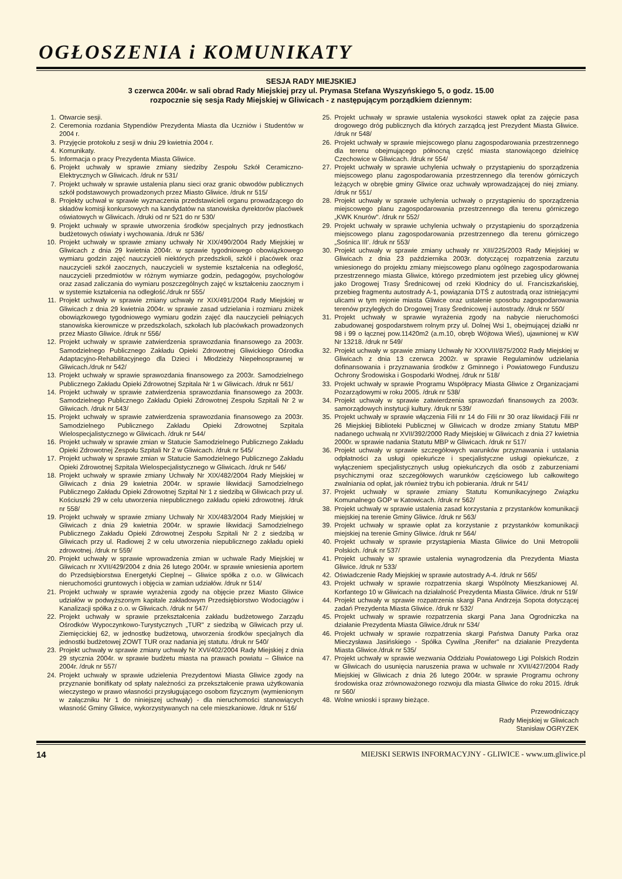OGŁOSZENIA i KOMUNIKATY
SESJA RADY MIEJSKIEJ
3 czerwca 2004r. w sali obrad Rady Miejskiej przy ul. Prymasa Stefana Wyszyńskiego 5, o godz. 15.00
rozpocznie się sesja Rady Miejskiej w Gliwicach - z następującym porządkiem dziennym:
1. Otwarcie sesji.
2. Ceremonia rozdania Stypendiów Prezydenta Miasta dla Uczniów i Studentów w 2004 r.
3. Przyjęcie protokołu z sesji w dniu 29 kwietnia 2004 r.
4. Komunikaty.
5. Informacja o pracy Prezydenta Miasta Gliwice.
6. Projekt uchwały w sprawie zmiany siedziby Zespołu Szkół Ceramiczno-Elektrycznych w Gliwicach. /druk nr 531/
7. Projekt uchwały w sprawie ustalenia planu sieci oraz granic obwodów publicznych szkół podstawowych prowadzonych przez Miasto Gliwice. /druk nr 515/
8. Projekty uchwał w sprawie wyznaczenia przedstawicieli organu prowadzącego do składów komisji konkursowych na kandydatów na stanowiska dyrektorów placówek oświatowych w Gliwicach. /druki od nr 521 do nr 530/
9. Projekt uchwały w sprawie utworzenia środków specjalnych przy jednostkach budżetowych oświaty i wychowania. /druk nr 536/
10. Projekt uchwały w sprawie zmiany uchwały Nr XIX/490/2004 Rady Miejskiej w Gliwicach z dnia 29 kwietnia 2004r. w sprawie tygodniowego obowiązkowego wymiaru godzin zajęć nauczycieli niektórych przedszkoli, szkół i placówek oraz nauczycieli szkół zaocznych, nauczycieli w systemie kształcenia na odległość, nauczycieli przedmiotów w różnym wymiarze godzin, pedagogów, psychologów oraz zasad zaliczania do wymiaru poszczególnych zajęć w kształceniu zaocznym i w systemie kształcenia na odległość./druk nr 555/
11. Projekt uchwały w sprawie zmiany uchwały nr XIX/491/2004 Rady Miejskiej w Gliwicach z dnia 29 kwietnia 2004r. w sprawie zasad udzielania i rozmiaru zniżek obowiązkowego tygodniowego wymiaru godzin zajęć dla nauczycieli pełniących stanowiska kierownicze w przedszkolach, szkołach lub placówkach prowadzonych przez Miasto Gliwice. /druk nr 556/
12. Projekt uchwały w sprawie zatwierdzenia sprawozdania finansowego za 2003r. Samodzielnego Publicznego Zakładu Opieki Zdrowotnej Gliwickiego Ośrodka Adaptacyjno-Rehabilitacyjnego dla Dzieci i Młodzieży Niepełnosprawnej w Gliwicach./druk nr 542/
13. Projekt uchwały w sprawie sprawozdania finansowego za 2003r. Samodzielnego Publicznego Zakładu Opieki Zdrowotnej Szpitala Nr 1 w Gliwicach. /druk nr 561/
14. Projekt uchwały w sprawie zatwierdzenia sprawozdania finansowego za 2003r. Samodzielnego Publicznego Zakładu Opieki Zdrowotnej Zespołu Szpitali Nr 2 w Gliwicach. /druk nr 543/
15. Projekt uchwały w sprawie zatwierdzenia sprawozdania finansowego za 2003r. Samodzielnego Publicznego Zakładu Opieki Zdrowotnej Szpitala Wielospecjalistycznego w Gliwicach. /druk nr 544/
16. Projekt uchwały w sprawie zmian w Statucie Samodzielnego Publicznego Zakładu Opieki Zdrowotnej Zespołu Szpitali Nr 2 w Gliwicach. /druk nr 545/
17. Projekt uchwały w sprawie zmian w Statucie Samodzielnego Publicznego Zakładu Opieki Zdrowotnej Szpitala Wielospecjalistycznego w Gliwicach. /druk nr 546/
18. Projekt uchwały w sprawie zmiany Uchwały Nr XIX/482/2004 Rady Miejskiej w Gliwicach z dnia 29 kwietnia 2004r. w sprawie likwidacji Samodzielnego Publicznego Zakładu Opieki Zdrowotnej Szpital Nr 1 z siedzibą w Gliwicach przy ul. Kościuszki 29 w celu utworzenia niepublicznego zakładu opieki zdrowotnej. /druk nr 558/
19. Projekt uchwały w sprawie zmiany Uchwały Nr XIX/483/2004 Rady Miejskiej w Gliwicach z dnia 29 kwietnia 2004r. w sprawie likwidacji Samodzielnego Publicznego Zakładu Opieki Zdrowotnej Zespołu Szpitali Nr 2 z siedzibą w Gliwicach przy ul. Radiowej 2 w celu utworzenia niepublicznego zakładu opieki zdrowotnej. /druk nr 559/
20. Projekt uchwały w sprawie wprowadzenia zmian w uchwale Rady Miejskiej w Gliwicach nr XVII/429/2004 z dnia 26 lutego 2004r. w sprawie wniesienia aportem do Przedsiębiorstwa Energetyki Cieplnej – Gliwice spółka z o.o. w Gliwicach nieruchomości gruntowych i objęcia w zamian udziałów. /druk nr 514/
21. Projekt uchwały w sprawie wyrażenia zgody na objęcie przez Miasto Gliwice udziałów w podwyższonym kapitale zakładowym Przedsiębiorstwo Wodociągów i Kanalizacji spółka z o.o. w Gliwicach. /druk nr 547/
22. Projekt uchwały w sprawie przekształcenia zakładu budżetowego Zarządu Ośrodków Wypoczynkowo-Turystycznych „TUR" z siedzibą w Gliwicach przy ul. Ziemięcickiej 62, w jednostkę budżetową, utworzenia środków specjalnych dla jednostki budżetowej ZOWT TUR oraz nadania jej statutu. /druk nr 540/
23. Projekt uchwały w sprawie zmiany uchwały Nr XVI/402/2004 Rady Miejskiej z dnia 29 stycznia 2004r. w sprawie budżetu miasta na prawach powiatu – Gliwice na 2004r. /druk nr 557/
24. Projekt uchwały w sprawie udzielenia Prezydentowi Miasta Gliwice zgody na przyznanie bonifikaty od spłaty należności za przekształcenie prawa użytkowania wieczystego w prawo własności przysługującego osobom fizycznym (wymienionym w załączniku Nr 1 do niniejszej uchwały) - dla nieruchomości stanowiących własność Gminy Gliwice, wykorzystywanych na cele mieszkaniowe. /druk nr 516/
25. Projekt uchwały w sprawie ustalenia wysokości stawek opłat za zajęcie pasa drogowego dróg publicznych dla których zarządcą jest Prezydent Miasta Gliwice. /druk nr 548/
26. Projekt uchwały w sprawie miejscowego planu zagospodarowania przestrzennego dla terenu obejmującego północną część miasta stanowiącego dzielnicę Czechowice w Gliwicach. /druk nr 554/
27. Projekt uchwały w sprawie uchylenia uchwały o przystąpieniu do sporządzenia miejscowego planu zagospodarowania przestrzennego dla terenów górniczych leżących w obrębie gminy Gliwice oraz uchwały wprowadzającej do niej zmiany. /druk nr 551/
28. Projekt uchwały w sprawie uchylenia uchwały o przystąpieniu do sporządzenia miejscowego planu zagospodarowania przestrzennego dla terenu górniczego „KWK Knurów". /druk nr 552/
29. Projekt uchwały w sprawie uchylenia uchwały o przystąpieniu do sporządzenia miejscowego planu zagospodarowania przestrzennego dla terenu górniczego „Sośnica III'. /druk nr 553/
30. Projekt uchwały w sprawie zmiany uchwały nr XIII/225/2003 Rady Miejskiej w Gliwicach z dnia 23 października 2003r. dotyczącej rozpatrzenia zarzutu wniesionego do projektu zmiany miejscowego planu ogólnego zagospodarowania przestrzennego miasta Gliwice, którego przedmiotem jest przebieg ulicy głównej jako Drogowej Trasy Średnicowej od rzeki Kłodnicy do ul. Franciszkańskiej, przebieg fragmentu autostrady A-1, powiązania DTŚ z autostradą oraz istniejącymi ulicami w tym rejonie miasta Gliwice oraz ustalenie sposobu zagospodarowania terenów przyległych do Drogowej Trasy Średnicowej i autostrady. /druk nr 550/
31. Projekt uchwały w sprawie wyrażenia zgody na nabycie nieruchomości zabudowanej gospodarstwem rolnym przy ul. Dolnej Wsi 1, obejmującej działki nr 98 i 99 o łącznej pow.11420m2 (a.m.10, obręb Wójtowa Wieś), ujawnionej w KW Nr 13218. /druk nr 549/
32. Projekt uchwały w sprawie zmiany Uchwały Nr XXXVIII/875/2002 Rady Miejskiej w Gliwicach z dnia 13 czerwca 2002r. w sprawie Regulaminów udzielania dofinansowania i przyznawania środków z Gminnego i Powiatowego Funduszu Ochrony Środowiska i Gospodarki Wodnej. /druk nr 518/
33. Projekt uchwały w sprawie Programu Współpracy Miasta Gliwice z Organizacjami Pozarządowymi w roku 2005. /druk nr 538/
34. Projekt uchwały w sprawie zatwierdzenia sprawozdań finansowych za 2003r. samorządowych instytucji kultury. /druk nr 539/
35. Projekt uchwały w sprawie włączenia Filii nr 14 do Filii nr 30 oraz likwidacji Filii nr 26 Miejskiej Biblioteki Publicznej w Gliwicach w drodze zmiany Statutu MBP nadanego uchwałą nr XVII/392/2000 Rady Miejskiej w Gliwicach z dnia 27 kwietnia 2000r. w sprawie nadania Statutu MBP w Gliwicach. /druk nr 517/
36. Projekt uchwały w sprawie szczegółowych warunków przyznawania i ustalania odpłatności za usługi opiekuńcze i specjalistyczne usługi opiekuńcze, z wyłączeniem specjalistycznych usług opiekuńczych dla osób z zaburzeniami psychicznymi oraz szczegółowych warunków częściowego lub całkowitego zwalniania od opłat, jak również trybu ich pobierania. /druk nr 541/
37. Projekt uchwały w sprawie zmiany Statutu Komunikacyjnego Związku Komunalnego GOP w Katowicach. /druk nr 562/
38. Projekt uchwały w sprawie ustalenia zasad korzystania z przystanków komunikacji miejskiej na terenie Gminy Gliwice. /druk nr 563/
39. Projekt uchwały w sprawie opłat za korzystanie z przystanków komunikacji miejskiej na terenie Gminy Gliwice. /druk nr 564/
40. Projekt uchwały w sprawie przystąpienia Miasta Gliwice do Unii Metropolii Polskich. /druk nr 537/
41. Projekt uchwały w sprawie ustalenia wynagrodzenia dla Prezydenta Miasta Gliwice. /druk nr 533/
42. Oświadczenie Rady Miejskiej w sprawie autostrady A-4. /druk nr 565/
43. Projekt uchwały w sprawie rozpatrzenia skargi Wspólnoty Mieszkaniowej Al. Korfantego 10 w Gliwicach na działalność Prezydenta Miasta Gliwice. /druk nr 519/
44. Projekt uchwały w sprawie rozpatrzenia skargi Pana Andrzeja Sopota dotyczącej zadań Prezydenta Miasta Gliwice. /druk nr 532/
45. Projekt uchwały w sprawie rozpatrzenia skargi Pana Jana Ogrodniczka na działanie Prezydenta Miasta Gliwice./druk nr 534/
46. Projekt uchwały w sprawie rozpatrzenia skargi Państwa Danuty Parka oraz Mieczysława Jasińskiego - Spółka Cywilna „Renifer" na działanie Prezydenta Miasta Gliwice./druk nr 535/
47. Projekt uchwały w sprawie wezwania Oddziału Powiatowego Ligi Polskich Rodzin w Gliwicach do usunięcia naruszenia prawa w uchwale nr XVII/427/2004 Rady Miejskiej w Gliwicach z dnia 26 lutego 2004r. w sprawie Programu ochrony środowiska oraz zrównoważonego rozwoju dla miasta Gliwice do roku 2015. /druk nr 560/
48. Wolne wnioski i sprawy bieżące.
Przewodniczący
Rady Miejskiej w Gliwicach
Stanisław OGRYZEK
14 MIEJSKI SERWIS INFORMACYJNY - GLIWICE - www.um.gliwice.pl